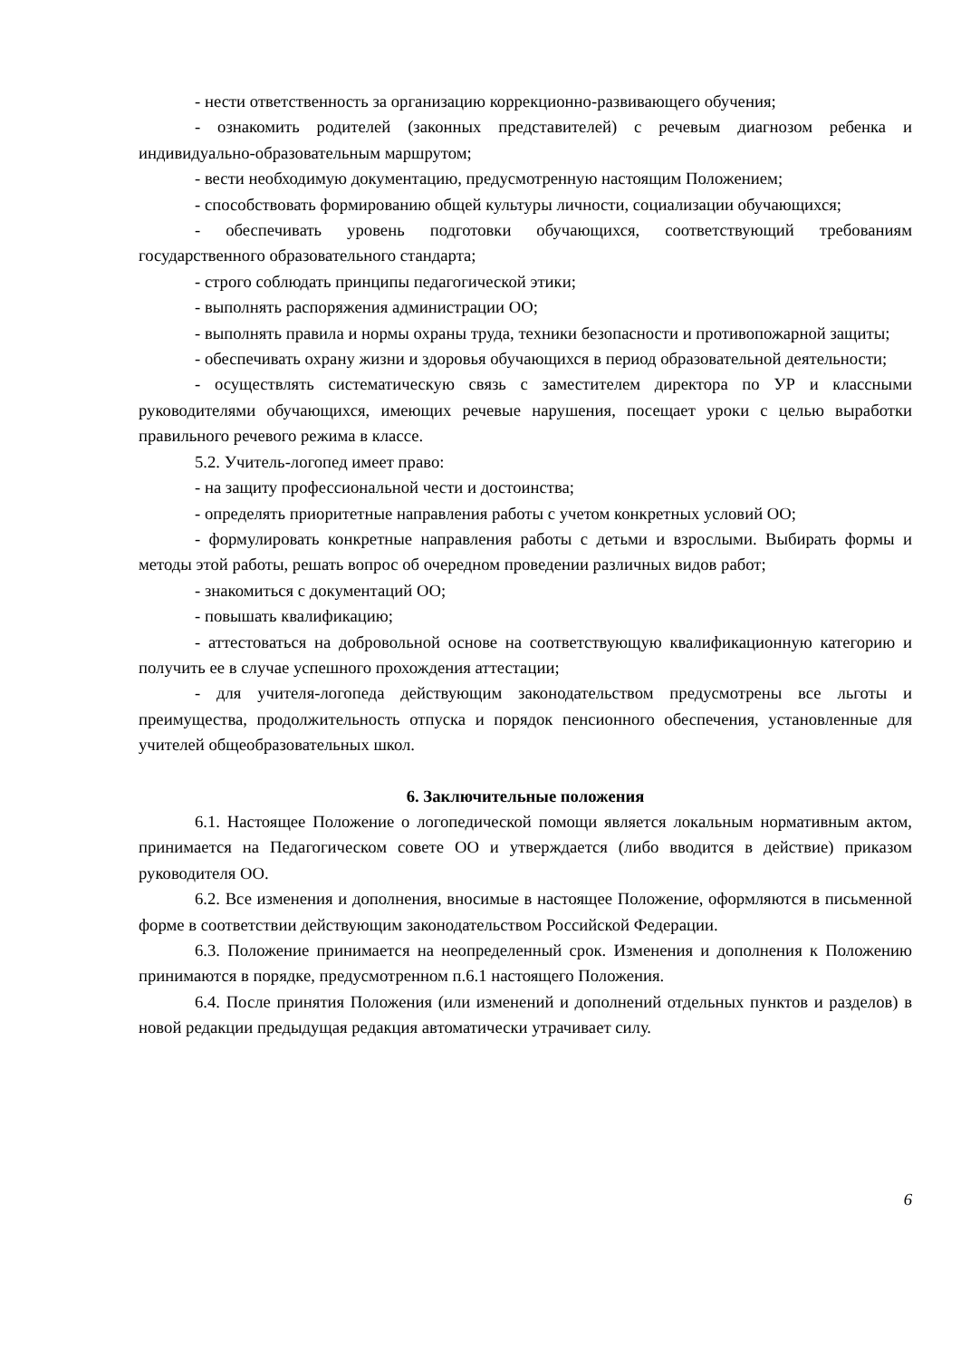- нести ответственность за организацию коррекционно-развивающего обучения;
- ознакомить родителей (законных представителей) с речевым диагнозом ребенка и индивидуально-образовательным маршрутом;
- вести необходимую документацию, предусмотренную настоящим Положением;
- способствовать формированию общей культуры личности, социализации обучающихся;
- обеспечивать уровень подготовки обучающихся, соответствующий требованиям государственного образовательного стандарта;
- строго соблюдать принципы педагогической этики;
- выполнять распоряжения администрации ОО;
- выполнять правила и нормы охраны труда, техники безопасности и противопожарной защиты;
- обеспечивать охрану жизни и здоровья обучающихся в период образовательной деятельности;
- осуществлять систематическую связь с заместителем директора по УР и классными руководителями обучающихся, имеющих речевые нарушения, посещает уроки с целью выработки правильного речевого режима в классе.
5.2. Учитель-логопед имеет право:
- на защиту профессиональной чести и достоинства;
- определять приоритетные направления работы с учетом конкретных условий ОО;
- формулировать конкретные направления работы с детьми и взрослыми. Выбирать формы и методы этой работы, решать вопрос об очередном проведении различных видов работ;
- знакомиться с документаций ОО;
- повышать квалификацию;
- аттестоваться на добровольной основе на соответствующую квалификационную категорию и получить ее в случае успешного прохождения аттестации;
- для учителя-логопеда действующим законодательством предусмотрены все льготы и преимущества, продолжительность отпуска и порядок пенсионного обеспечения, установленные для учителей общеобразовательных школ.
6. Заключительные положения
6.1. Настоящее Положение о логопедической помощи является локальным нормативным актом, принимается на Педагогическом совете ОО и утверждается (либо вводится в действие) приказом руководителя ОО.
6.2. Все изменения и дополнения, вносимые в настоящее Положение, оформляются в письменной форме в соответствии действующим законодательством Российской Федерации.
6.3. Положение принимается на неопределенный срок. Изменения и дополнения к Положению принимаются в порядке, предусмотренном п.6.1 настоящего Положения.
6.4. После принятия Положения (или изменений и дополнений отдельных пунктов и разделов) в новой редакции предыдущая редакция автоматически утрачивает силу.
6